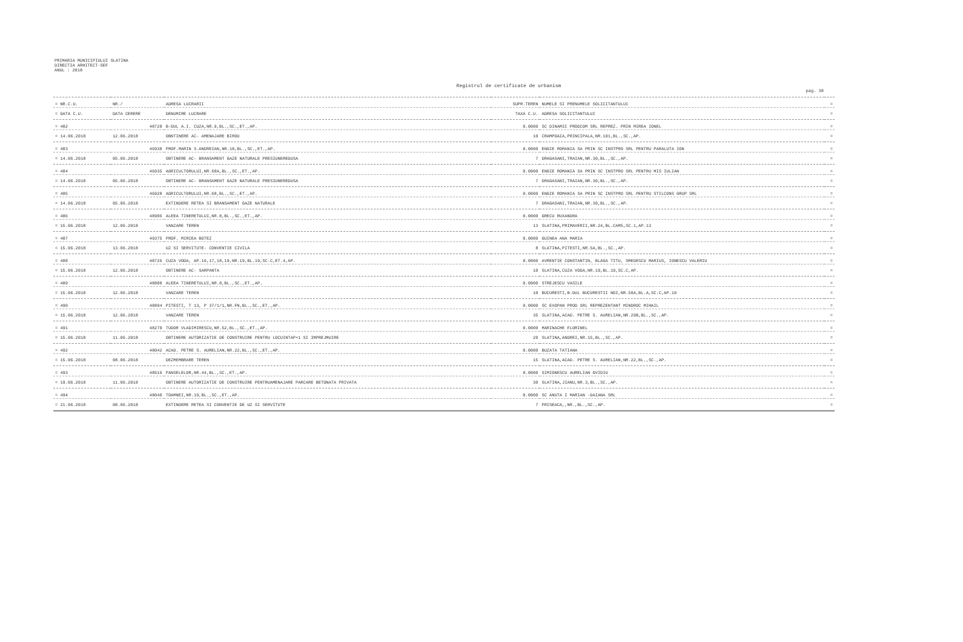PRIMARIA MUNICIPIULUI SLATINA
DIRECTIA ARHITECT-SEF
ANUL : 2018
Registrul de certificate de urbanism
pag. 38
| = NR.C.U. | NR./ | ADRESA LUCRARII | SUPR.TEREN | NUMELE SI PRENUMELE SOLICITANTULUI | = |
| --- | --- | --- | --- | --- | --- |
| = DATA C.U. | DATA CERERE | DENUMIRE LUCRARE | TAXA C.U. | ADRESA SOLICITANTULUI | = |
| = 482 | 48728 | B-DUL A.I. CUZA,NR.9,BL.,SC.,ET.,AP. | 0.0000 | SC DINAMIC PRODCOM SRL REPREZ. PRIN MIREA IONEL | = |
| = 14.06.2018 | 12.06.2018 | OBNTINERE AC- AMENAJARE BIROU | 10 | CRAMPOAIA,PRINCIPALA,NR.101,BL.,SC.,AP. | = |
| = 483 | 46938 | PROF.MARIN S.ANDREIAN,NR.18,BL.,SC.,ET.,AP. | 0.0000 | ENGIE ROMANIA SA PRIN SC INSTPRO SRL PENTRU PARALUTA ION | = |
| = 14.06.2018 | 05.06.2018 | OBTINERE AC- BRANSAMENT GAZE NATURALE PRESIUNEREDUSA | 7 | DRAGASANI,TRAIAN,NR.30,BL.,SC.,AP. | = |
| = 484 | 46935 | AGRICULTORULUI,NR.68A,BL.,SC.,ET.,AP. | 0.0000 | ENGIE ROMANIA SA PRIN SC INSTPRO SRL PENTRU MIS IULIAN | = |
| = 14.06.2018 | 05.06.2018 | OBTINERE AC- BRANSAMENT GAZE NATURALE PRESIUNEREDUSA | 7 | DRAGASANI,TRAIAN,NR.30,BL.,SC.,AP. | = |
| = 485 | 46928 | AGRICULTORULUI,NR.68,BL.,SC.,ET.,AP. | 0.0000 | ENGIE ROMANIA SA PRIN SC INSTPRO SRL PENTRU STILCONS GRUP SRL | = |
| = 14.06.2018 | 05.06.2018 | EXTINDERE RETEA SI BRANSAMENT GAZE NATURALE | 7 | DRAGASANI,TRAIAN,NR.30,BL.,SC.,AP. | = |
| = 486 | 48906 | ALEEA TINERETULUI,NR.8,BL.,SC.,ET.,AP. | 0.0000 | GRECU RUXANDRA | = |
| = 15.06.2018 | 12.06.2018 | VANZARE TEREN | 13 | SLATINA,PRIMAVERII,NR.24,BL.CAM5,SC.1,AP.13 | = |
| = 487 | 49375 | PROF. MIRCEA BOTEZ | 0.0000 | GUINEA ANA MARIA | = |
| = 15.06.2018 | 13.06.2018 | UZ SI SERVITUTE- CONVENTIE CIVILA | 8 | SLATINA,PITESTI,NR.5A,BL.,SC.,AP. | = |
| = 488 | 48726 | CUZA VODA, AP.16,17,18,19,NR.19,BL.19,SC.C,ET.4,AP. | 0.0000 | AVRENTIE CONSTANTIN, BLAGA TITU, SMEDESCU MARIUS, IONESCU VALERIU | = |
| = 15.06.2018 | 12.06.2018 | OBTINERE AC- SARPANTA | 10 | SLATINA,CUZA VODA,NR.19,BL.19,SC.C,AP. | = |
| = 489 | 48888 | ALEEA TINERETULUI,NR.8,BL.,SC.,ET.,AP. | 0.0000 | STREJESCU VASILE | = |
| = 15.06.2018 | 12.06.2018 | VANZARE TEREN | 10 | BUCURESTI,B-DUL BUCURESTII NOI,NR.50A,BL.A,SC.C,AP.10 | = |
| = 490 | 48894 | PITESTI, T 13, P 37/1/1,NR.FN,BL.,SC.,ET.,AP. | 0.0000 | SC EXOPAN PROD SRL REPREZENTANT MINDROC MIHAIL | = |
| = 15.06.2018 | 12.06.2018 | VANZARE TEREN | 35 | SLATINA,ACAD. PETRE S. AURELIAN,NR.29B,BL.,SC.,AP. | = |
| = 491 | 48270 | TUDOR VLADIMIRESCU,NR.52,BL.,SC.,ET.,AP. | 0.0000 | MARINACHE FLORINEL | = |
| = 15.06.2018 | 11.06.2018 | OBTINERE AUTORIZATIE DE CONSTRUIRE PENTRU LOCUINTAP+1 SI IMPREJMUIRE | 20 | SLATINA,ANDREI,NR.15,BL.,SC.,AP. | = |
| = 492 | 48042 | ACAD. PETRE S. AURELIAN,NR.22,BL.,SC.,ET.,AP. | 0.0000 | BUZATA TATIANA | = |
| = 15.06.2018 | 08.06.2018 | DEZMEMBRARE TEREN | 15 | SLATINA,ACAD. PETRE S. AURELIAN,NR.22,BL.,SC.,AP. | = |
| = 493 | 48516 | PANSELELOR,NR.44,BL.,SC.,ET.,AP. | 0.0000 | SIMIONESCU AURELIAN OVIDIU | = |
| = 19.06.2018 | 11.06.2018 | OBTINERE AUTORIZATIE DE CONSTRUIRE PENTRUAMENAJARE PARCARE BETONATA PRIVATA | 30 | SLATINA,JIANU,NR.3,BL.,SC.,AP. | = |
| = 494 | 48040 | TOAMNEI,NR.19,BL.,SC.,ET.,AP. | 0.0000 | SC ANUTA I MARIAN -DAIANA SRL | = |
| = 21.06.2018 | 08.06.2018 | EXTINDERE RETEA SI CONVENTIE DE UZ SI SERVITUTE | 7 | PRISEACA,,NR.,BL.,SC.,AP. | = |